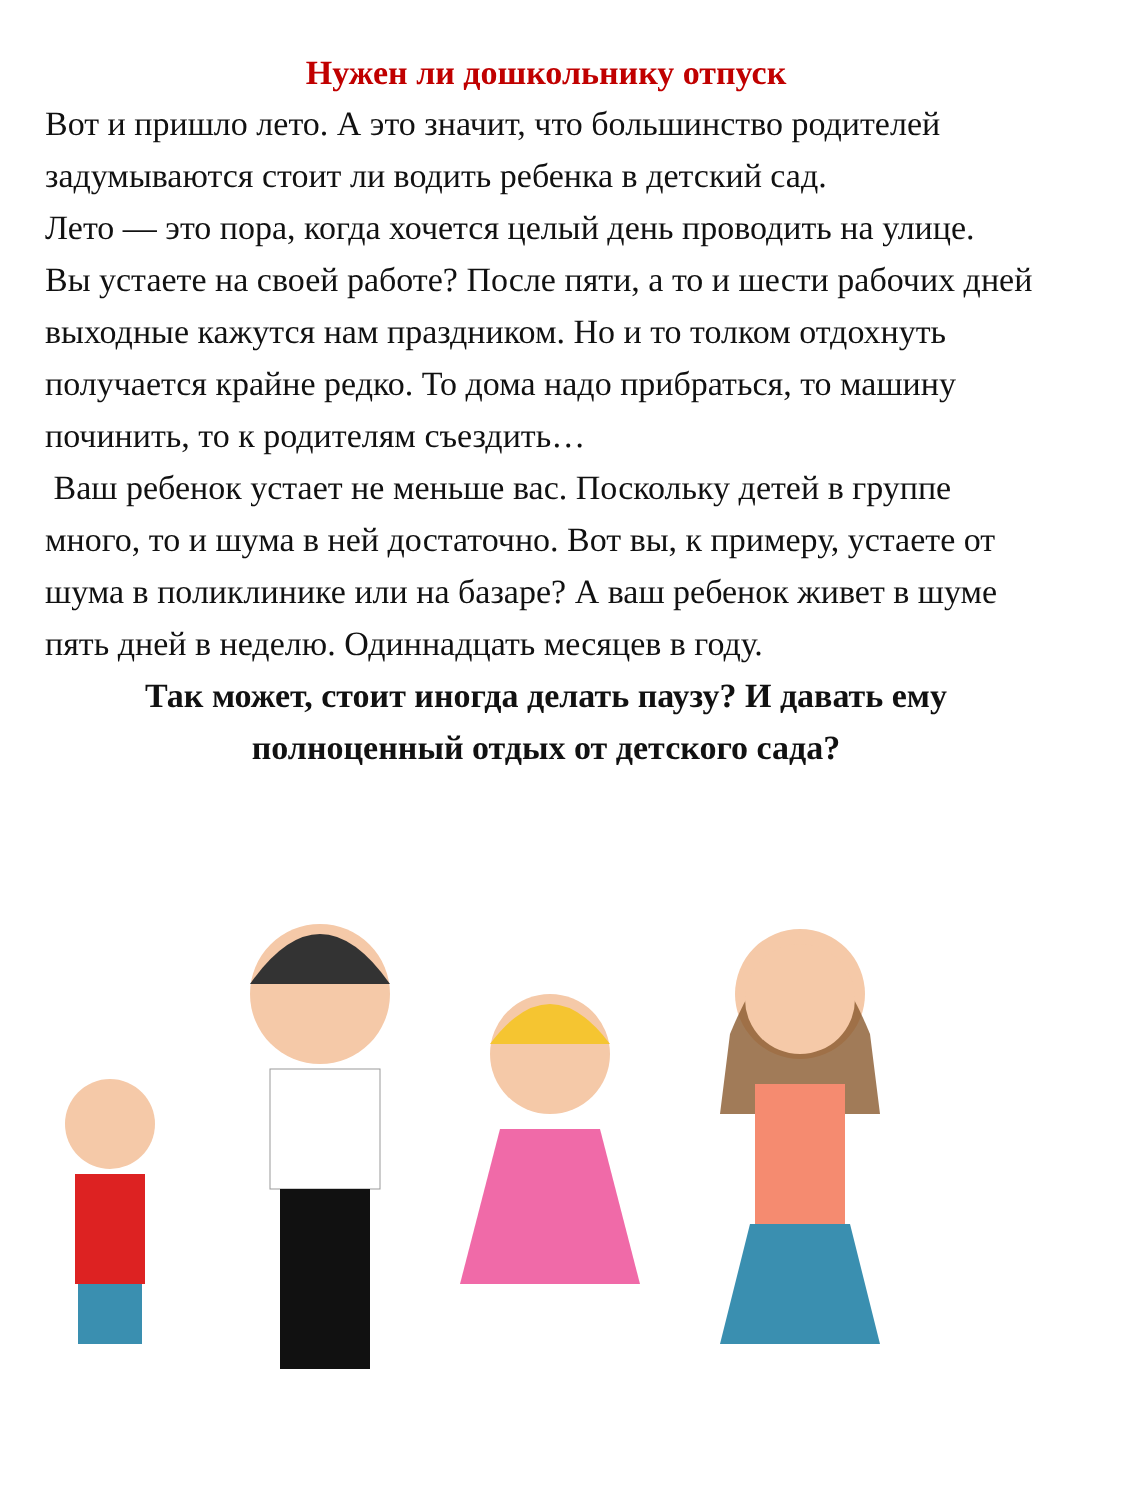Нужен ли дошкольнику отпуск
Вот и пришло лето. А это значит, что большинство родителей задумываются стоит ли водить ребенка в детский сад.
Лето — это пора, когда хочется целый день проводить на улице.
Вы устаете на своей работе? После пяти, а то и шести рабочих дней выходные кажутся нам праздником. Но и то толком отдохнуть получается крайне редко. То дома надо прибраться, то машину починить, то к родителям съездить…
Ваш ребенок устает не меньше вас. Поскольку детей в группе много, то и шума в ней достаточно. Вот вы, к примеру, устаете от шума в поликлинике или на базаре? А ваш ребенок живет в шуме пять дней в неделю. Одиннадцать месяцев в году.
Так может, стоит иногда делать паузу? И давать ему полноценный отдых от детского сада?